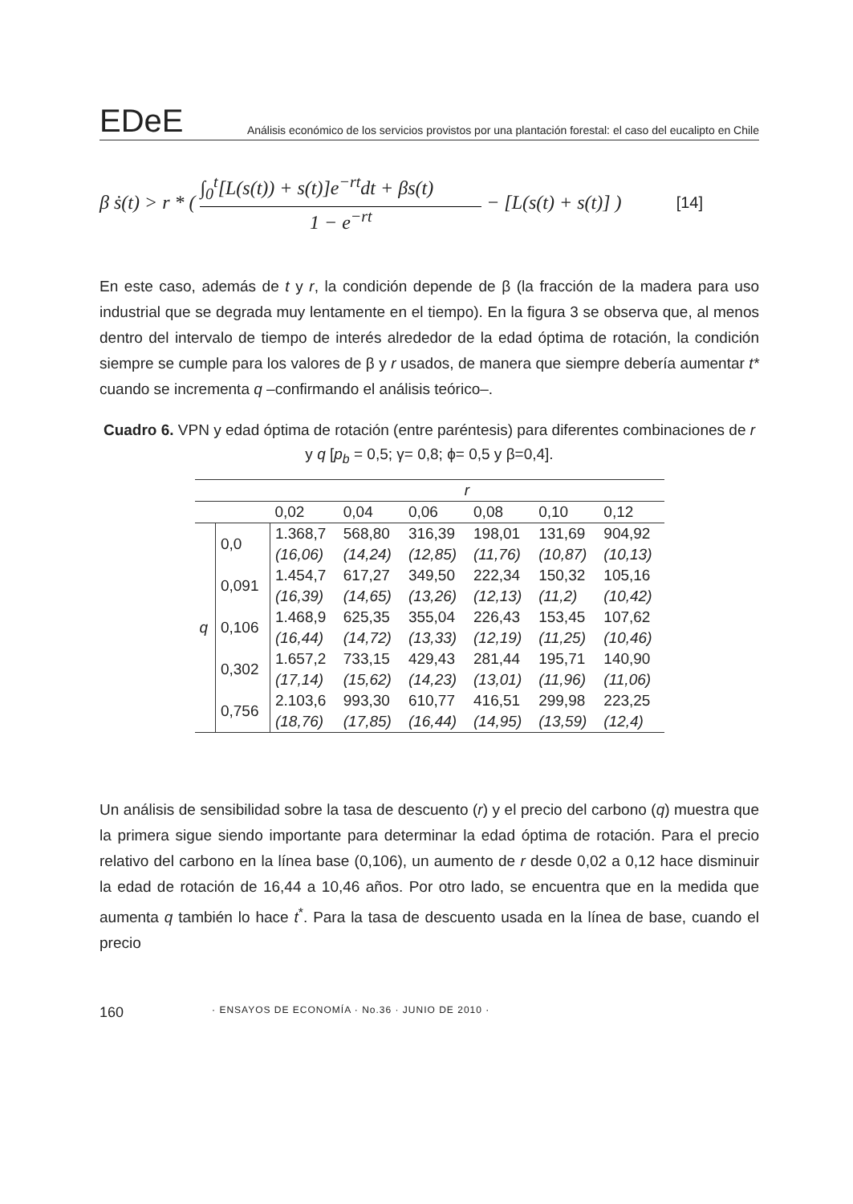EDeE
Análisis económico de los servicios provistos por una plantación forestal: el caso del eucalipto en Chile
β ṡ(t) > r * (
∫<sub>0</sub><sup>t</sup>[L(s(t)) + s(t)]e<sup>−rt</sup>dt + βs(t)
1 − e<sup>−rt</sup>
− [L(s(t) + s(t)] ) [14]
En este caso, además de t y r, la condición depende de β (la fracción de la madera para uso industrial que se degrada muy lentamente en el tiempo). En la figura 3 se observa que, al menos dentro del intervalo de tiempo de interés alrededor de la edad óptima de rotación, la condición siempre se cumple para los valores de β y r usados, de manera que siempre debería aumentar t* cuando se incrementa q –confirmando el análisis teórico–.
Cuadro 6. VPN y edad óptima de rotación (entre paréntesis) para diferentes combinaciones de r y q [p<sub>b</sub> = 0,5; γ= 0,8; ϕ= 0,5 y β=0,4].
| | | r | | | | | |
| --- | --- | --- | --- | --- | --- | --- | --- |
| | | 0,02 | 0,04 | 0,06 | 0,08 | 0,10 | 0,12 |
| q | 0,0 | 1.368,7 | 568,80 | 316,39 | 198,01 | 131,69 | 904,92 |
| | | (16,06) | (14,24) | (12,85) | (11,76) | (10,87) | (10,13) |
| | 0,091 | 1.454,7 | 617,27 | 349,50 | 222,34 | 150,32 | 105,16 |
| | | (16,39) | (14,65) | (13,26) | (12,13) | (11,2) | (10,42) |
| | 0,106 | 1.468,9 | 625,35 | 355,04 | 226,43 | 153,45 | 107,62 |
| | | (16,44) | (14,72) | (13,33) | (12,19) | (11,25) | (10,46) |
| | 0,302 | 1.657,2 | 733,15 | 429,43 | 281,44 | 195,71 | 140,90 |
| | | (17,14) | (15,62) | (14,23) | (13,01) | (11,96) | (11,06) |
| | 0,756 | 2.103,6 | 993,30 | 610,77 | 416,51 | 299,98 | 223,25 |
| | | (18,76) | (17,85) | (16,44) | (14,95) | (13,59) | (12,4) |
Un análisis de sensibilidad sobre la tasa de descuento (r) y el precio del carbono (q) muestra que la primera sigue siendo importante para determinar la edad óptima de rotación. Para el precio relativo del carbono en la línea base (0,106), un aumento de r desde 0,02 a 0,12 hace disminuir la edad de rotación de 16,44 a 10,46 años. Por otro lado, se encuentra que en la medida que aumenta q también lo hace t<sup>*</sup>. Para la tasa de descuento usada en la línea de base, cuando el precio
160 · ENSAYOS DE ECONOMÍA · No.36 · JUNIO DE 2010 ·